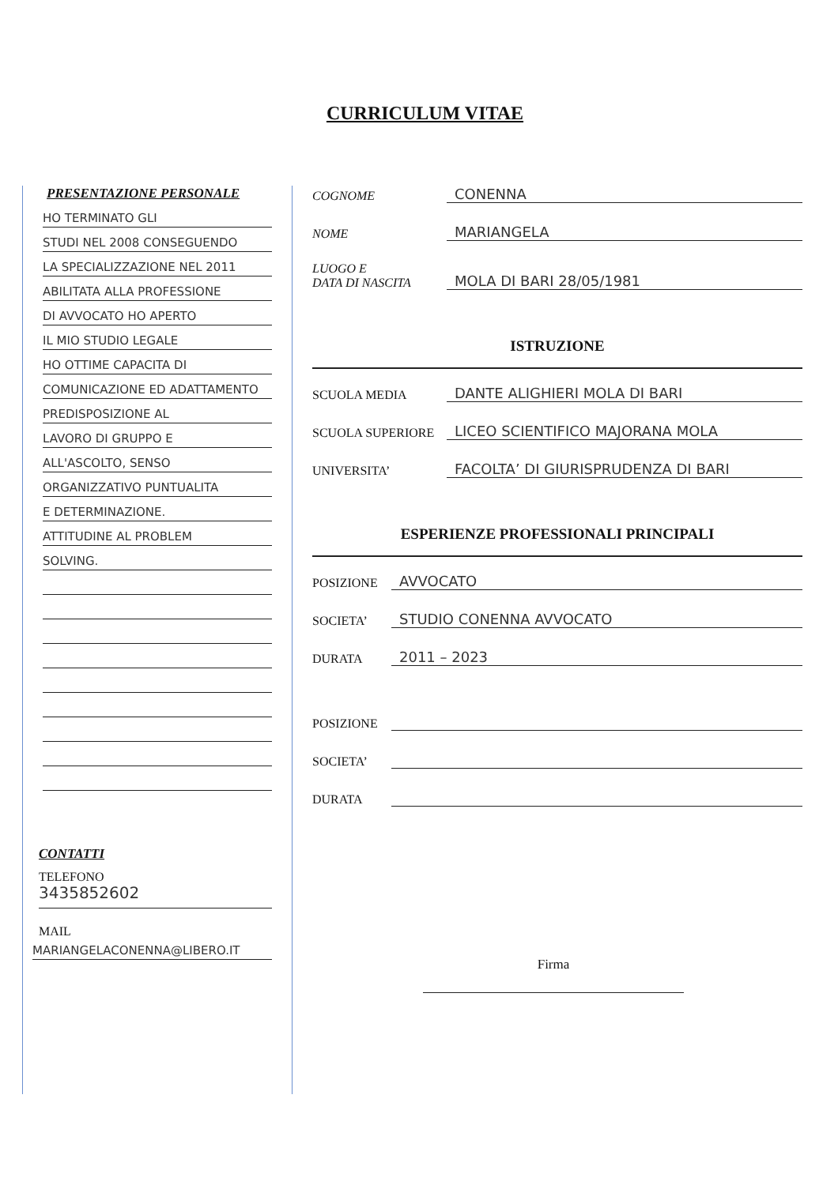CURRICULUM VITAE
PRESENTAZIONE PERSONALE
HO TERMINATO GLI
STUDI NEL 2008 CONSEGUENDO
LA SPECIALIZZAZIONE NEL 2011
ABILITATA ALLA PROFESSIONE
DI AVVOCATO HO APERTO
IL MIO STUDIO LEGALE
HO OTTIME CAPACITA DI
COMUNICAZIONE ED ADATTAMENTO
PREDISPOSIZIONE AL
LAVORO DI GRUPPO E
ALL'ASCOLTO, SENSO
ORGANIZZATIVO PUNTUALITA
E DETERMINAZIONE.
ATTITUDINE AL PROBLEM
SOLVING.
CONTATTI
TELEFONO
3435852602
MAIL
MARIANGELACONENNA@LIBERO.IT
COGNOME CONENNA
NOME MARIANGELA
LUOGO E
DATA DI NASCITA MOLA DI BARI 28/05/1981
ISTRUZIONE
SCUOLA MEDIA DANTE ALIGHIERI MOLA DI BARI
SCUOLA SUPERIORE LICEO SCIENTIFICO MAJORANA MOLA
UNIVERSITA’ FACOLTA’ DI GIURISPRUDENZA DI BARI
ESPERIENZE PROFESSIONALI PRINCIPALI
POSIZIONE AVVOCATO
SOCIETA’ STUDIO CONENNA AVVOCATO
DURATA 2011 – 2023
POSIZIONE
SOCIETA’
DURATA
Firma